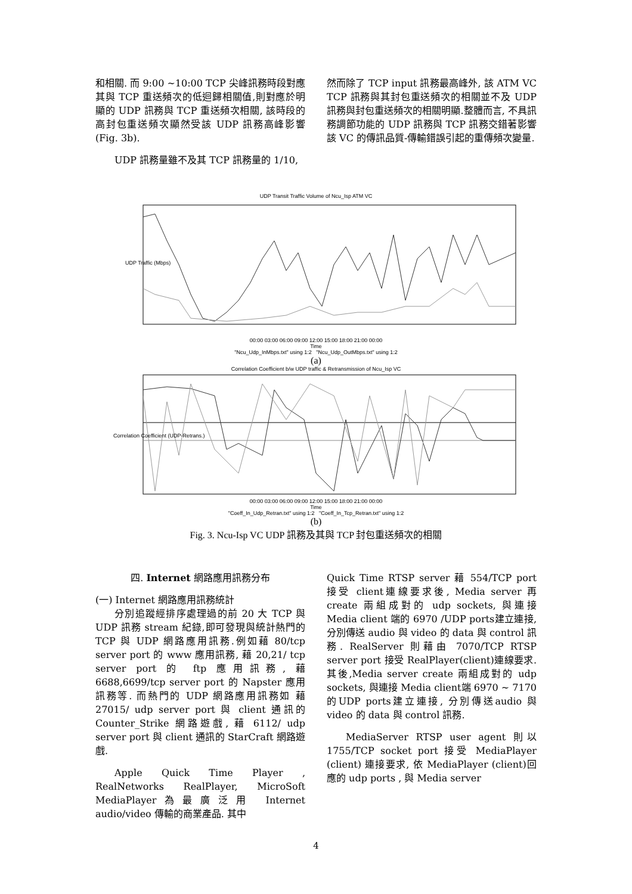和相關. 而 9:00 ~10:00 TCP 尖峰訊務時段對應其與 TCP 重送頻次的低迴歸相關值,則對應於明顯的 UDP 訊務與 TCP 重送頻次相關, 該時段的高封包重送頻次顯然受該 UDP 訊務高峰影響(Fig. 3b).
UDP 訊務量雖不及其 TCP 訊務量的 1/10,
然而除了 TCP input 訊務最高峰外, 該 ATM VC TCP 訊務與其封包重送頻次的相關並不及 UDP 訊務與封包重送頻次的相關明顯.整體而言, 不具訊務調節功能的 UDP 訊務與 TCP 訊務交錯著影響該 VC 的傳訊品質-傳輸錯誤引起的重傳頻次變量.
UDP Transit Traffic Volume of Ncu_Isp ATM VC
UDP Traffic (Mbps)
00:00 03:00 06:00 09:00 12:00 15:00 18:00 21:00 00:00
Time
"Ncu_Udp_InMbps.txt" using 1:2 "Ncu_Udp_OutMbps.txt" using 1:2
(a)
Correlation Coefficient b/w UDP traffic & Retransmission of Ncu_Isp VC
Correlation Coefficient (UDP-Retrans.)
00:00 03:00 06:00 09:00 12:00 15:00 18:00 21:00 00:00
Time
"Coeff_In_Udp_Retran.txt" using 1:2 "Coeff_In_Tcp_Retran.txt" using 1:2
(b)
Fig. 3. Ncu-Isp VC UDP 訊務及其與 TCP 封包重送頻次的相關
四. Internet 網路應用訊務分布
(一) Internet 網路應用訊務統計
分別追蹤經排序處理過的前 20 大 TCP 與 UDP 訊務 stream 紀錄,即可發現與統計熱門的 TCP 與 UDP 網路應用訊務.例如藉 80/tcp server port 的 www 應用訊務, 藉 20,21/ tcp server port 的 ftp 應用訊務, 藉 6688,6699/tcp server port 的 Napster 應用訊務等. 而熱門的 UDP 網路應用訊務如 藉 27015/ udp server port 與 client 通訊的 Counter_Strike 網路遊戲, 藉 6112/ udp server port 與 client 通訊的 StarCraft 網路遊戲.
Apple Quick Time Player , RealNetworks RealPlayer, MicroSoft MediaPlayer為最廣泛用 Internet audio/video 傳輸的商業產品. 其中
Quick Time RTSP server 藉 554/TCP port 接受 client連線要求後, Media server 再create 兩組成對的 udp sockets, 與連接 Media client 端的 6970 /UDP ports建立連接, 分別傳送 audio 與 video 的 data 與 control 訊務. RealServer 則藉由 7070/TCP RTSP server port 接受 RealPlayer(client)連線要求. 其後,Media server create 兩組成對的 udp sockets, 與連接 Media client端 6970 ~ 7170 的UDP ports建立連接, 分別傳送audio 與 video 的 data 與 control 訊務.
MediaServer RTSP user agent 則以 1755/TCP socket port 接受 MediaPlayer (client) 連接要求, 依 MediaPlayer (client)回應的 udp ports , 與 Media server
4